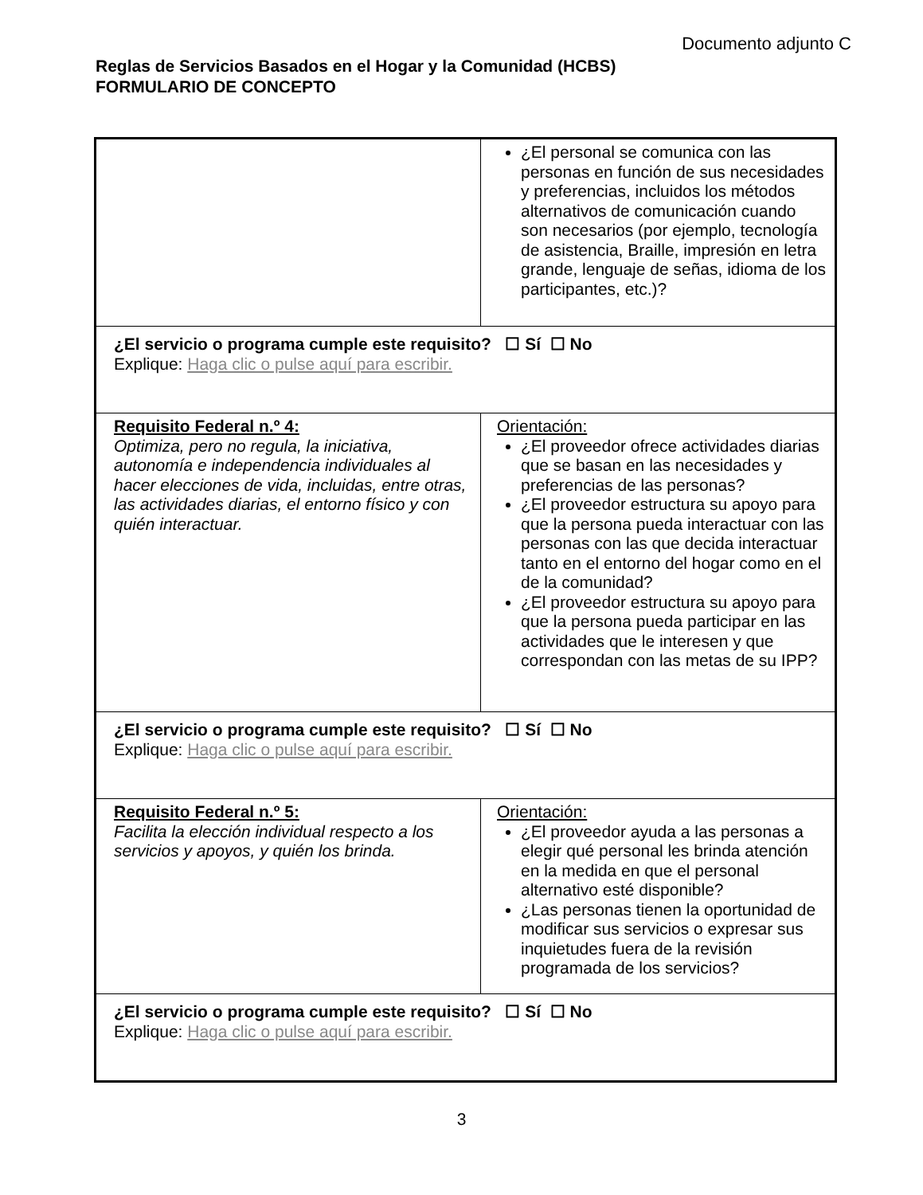Documento adjunto C
Reglas de Servicios Basados en el Hogar y la Comunidad (HCBS)
FORMULARIO DE CONCEPTO
| | ¿El personal se comunica con las personas en función de sus necesidades y preferencias, incluidos los métodos alternativos de comunicación cuando son necesarios (por ejemplo, tecnología de asistencia, Braille, impresión en letra grande, lenguaje de señas, idioma de los participantes, etc.)? |
| ¿El servicio o programa cumple este requisito? ☐ Sí ☐ No Explique: Haga clic o pulse aquí para escribir. | |
| Requisito Federal n.º 4: Optimiza, pero no regula, la iniciativa, autonomía e independencia individuales al hacer elecciones de vida, incluidas, entre otras, las actividades diarias, el entorno físico y con quién interactuar. | Orientación: ¿El proveedor ofrece actividades diarias que se basan en las necesidades y preferencias de las personas? ¿El proveedor estructura su apoyo para que la persona pueda interactuar con las personas con las que decida interactuar tanto en el entorno del hogar como en el de la comunidad? ¿El proveedor estructura su apoyo para que la persona pueda participar en las actividades que le interesen y que correspondan con las metas de su IPP? |
| ¿El servicio o programa cumple este requisito? ☐ Sí ☐ No Explique: Haga clic o pulse aquí para escribir. | |
| Requisito Federal n.º 5: Facilita la elección individual respecto a los servicios y apoyos, y quién los brinda. | Orientación: ¿El proveedor ayuda a las personas a elegir qué personal les brinda atención en la medida en que el personal alternativo esté disponible? ¿Las personas tienen la oportunidad de modificar sus servicios o expresar sus inquietudes fuera de la revisión programada de los servicios? |
| ¿El servicio o programa cumple este requisito? ☐ Sí ☐ No Explique: Haga clic o pulse aquí para escribir. | |
3